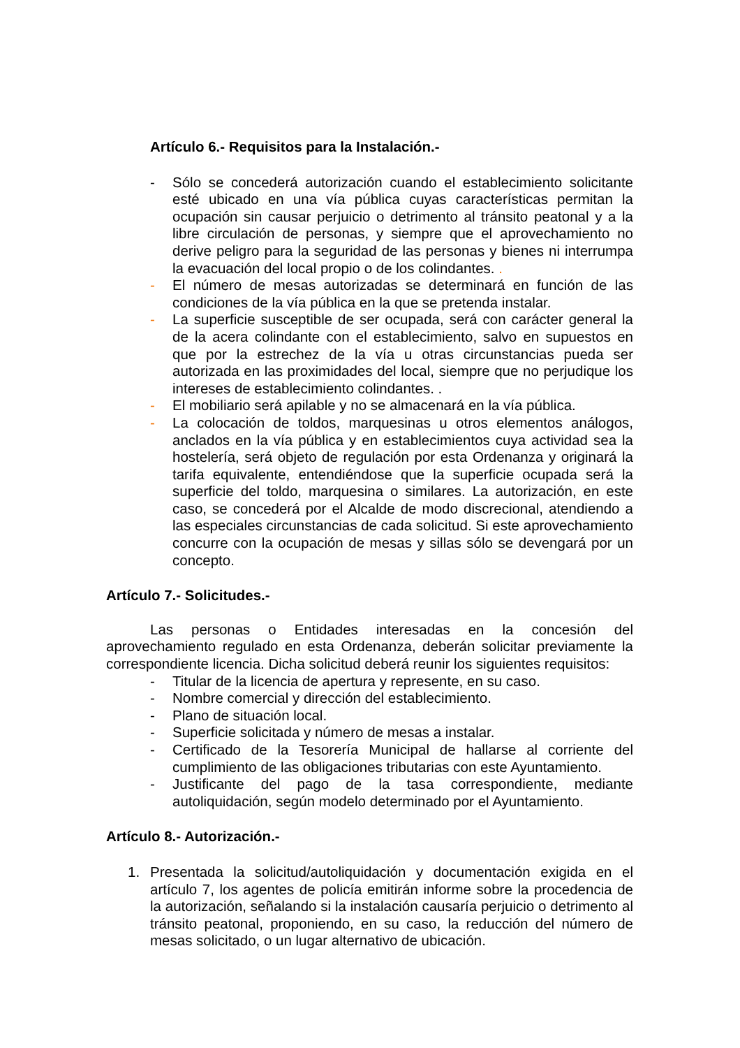Artículo 6.- Requisitos para la Instalación.-
- Sólo se concederá autorización cuando el establecimiento solicitante esté ubicado en una vía pública cuyas características permitan la ocupación sin causar perjuicio o detrimento al tránsito peatonal y a la libre circulación de personas, y siempre que el aprovechamiento no derive peligro para la seguridad de las personas y bienes ni interrumpa la evacuación del local propio o de los colindantes. .
- El número de mesas autorizadas se determinará en función de las condiciones de la vía pública en la que se pretenda instalar.
- La superficie susceptible de ser ocupada, será con carácter general la de la acera colindante con el establecimiento, salvo en supuestos en que por la estrechez de la vía u otras circunstancias pueda ser autorizada en las proximidades del local, siempre que no perjudique los intereses de establecimiento colindantes. .
- El mobiliario será apilable y no se almacenará en la vía pública.
- La colocación de toldos, marquesinas u otros elementos análogos, anclados en la vía pública y en establecimientos cuya actividad sea la hostelería, será objeto de regulación por esta Ordenanza y originará la tarifa equivalente, entendiéndose que la superficie ocupada será la superficie del toldo, marquesina o similares. La autorización, en este caso, se concederá por el Alcalde de modo discrecional, atendiendo a las especiales circunstancias de cada solicitud. Si este aprovechamiento concurre con la ocupación de mesas y sillas sólo se devengará por un concepto.
Artículo 7.- Solicitudes.-
Las personas o Entidades interesadas en la concesión del aprovechamiento regulado en esta Ordenanza, deberán solicitar previamente la correspondiente licencia. Dicha solicitud deberá reunir los siguientes requisitos:
- Titular de la licencia de apertura y represente, en su caso.
- Nombre comercial y dirección del establecimiento.
- Plano de situación local.
- Superficie solicitada y número de mesas a instalar.
- Certificado de la Tesorería Municipal de hallarse al corriente del cumplimiento de las obligaciones tributarias con este Ayuntamiento.
- Justificante del pago de la tasa correspondiente, mediante autoliquidación, según modelo determinado por el Ayuntamiento.
Artículo 8.- Autorización.-
1. Presentada la solicitud/autoliquidación y documentación exigida en el artículo 7, los agentes de policía emitirán informe sobre la procedencia de la autorización, señalando si la instalación causaría perjuicio o detrimento al tránsito peatonal, proponiendo, en su caso, la reducción del número de mesas solicitado, o un lugar alternativo de ubicación.